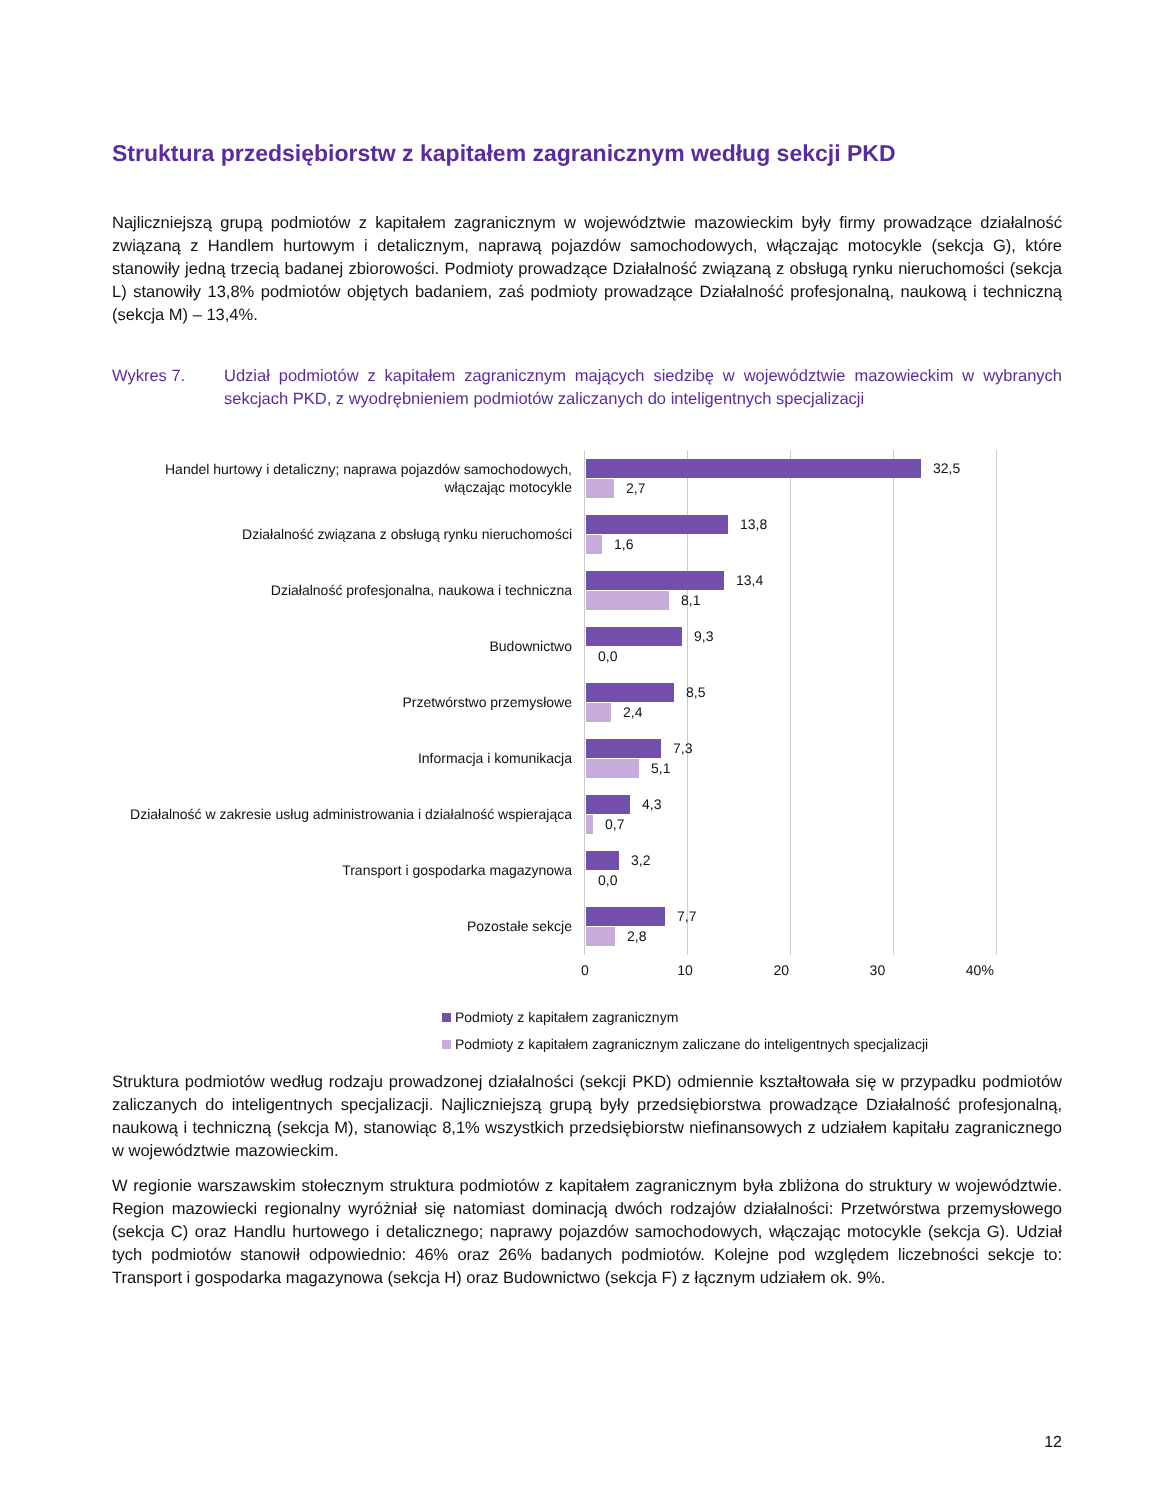Struktura przedsiębiorstw z kapitałem zagranicznym według sekcji PKD
Najliczniejszą grupą podmiotów z kapitałem zagranicznym w województwie mazowieckim były firmy prowadzące działalność związaną z Handlem hurtowym i detalicznym, naprawą pojazdów samochodowych, włączając motocykle (sekcja G), które stanowiły jedną trzecią badanej zbiorowości. Podmioty prowadzące Działalność związaną z obsługą rynku nieruchomości (sekcja L) stanowiły 13,8% podmiotów objętych badaniem, zaś podmioty prowadzące Działalność profesjonalną, naukową i techniczną (sekcja M) – 13,4%.
Wykres 7. Udział podmiotów z kapitałem zagranicznym mających siedzibę w województwie mazowieckim w wybranych sekcjach PKD, z wyodrębnieniem podmiotów zaliczanych do inteligentnych specjalizacji
Handel hurtowy i detaliczny; naprawa pojazdów samochodowych, włączając motocykle
32,5
2,7
Działalność związana z obsługą rynku nieruchomości
13,8
1,6
Działalność profesjonalna, naukowa i techniczna
13,4
8,1
Budownictwo
9,3
0,0
Przetwórstwo przemysłowe
8,5
2,4
Informacja i komunikacja
7,3
5,1
Działalność w zakresie usług administrowania i działalność wspierająca
4,3
0,7
Transport i gospodarka magazynowa
3,2
0,0
Pozostałe sekcje
7,7
2,8
0 10 20 30 40%
Podmioty z kapitałem zagranicznym
Podmioty z kapitałem zagranicznym zaliczane do inteligentnych specjalizacji
Struktura podmiotów według rodzaju prowadzonej działalności (sekcji PKD) odmiennie kształtowała się w przypadku podmiotów zaliczanych do inteligentnych specjalizacji. Najliczniejszą grupą były przedsiębiorstwa prowadzące Działalność profesjonalną, naukową i techniczną (sekcja M), stanowiąc 8,1% wszystkich przedsiębiorstw niefinansowych z udziałem kapitału zagranicznego w województwie mazowieckim.
W regionie warszawskim stołecznym struktura podmiotów z kapitałem zagranicznym była zbliżona do struktury w województwie. Region mazowiecki regionalny wyróżniał się natomiast dominacją dwóch rodzajów działalności: Przetwórstwa przemysłowego (sekcja C) oraz Handlu hurtowego i detalicznego; naprawy pojazdów samochodowych, włączając motocykle (sekcja G). Udział tych podmiotów stanowił odpowiednio: 46% oraz 26% badanych podmiotów. Kolejne pod względem liczebności sekcje to: Transport i gospodarka magazynowa (sekcja H) oraz Budownictwo (sekcja F) z łącznym udziałem ok. 9%.
12